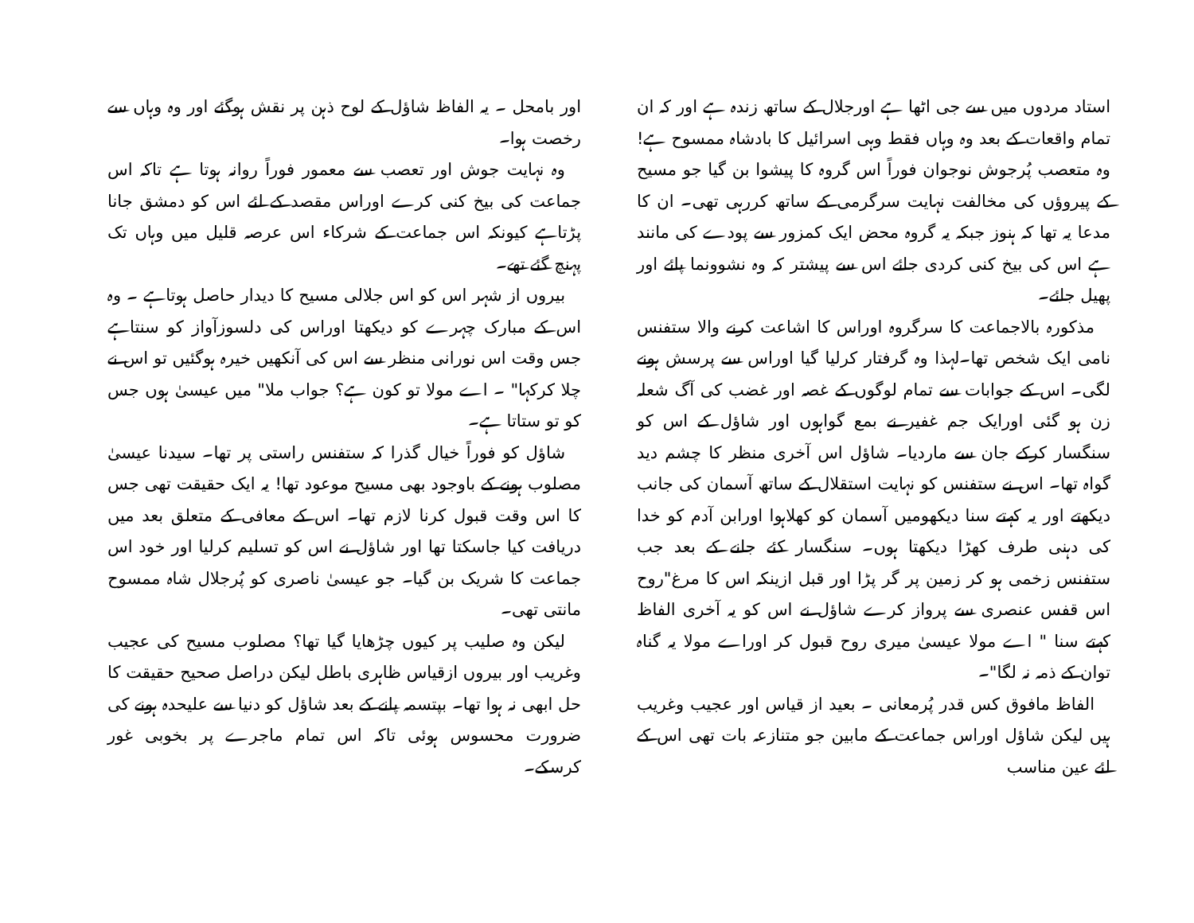استاد مردوں میں سے جی اٹھا ہے اورجلال کے ساتھ زندہ ہے اور کہ ان تمام واقعات کے بعد وہ وہاں فقط وہی اسرائیل کا بادشاہ ممسوح ہے! وہ متعصب پُرجوش نوجوان فوراً اس گروہ کا پیشوا بن گیا جو مسیح کے پیروؤں کی مخالفت نہایت سرگرمی کے ساتھ کررہی تھی۔ ان کا مدعا یہ تھا کہ ہنوز جبکہ یہ گروہ محض ایک کمزور سے پودے کی مانند ہے اس کی بیخ کنی کردی جائے اس سے پیشتر کہ وہ نشوونما پائے اور پھیل جائے۔
مذکورہ بالاجماعت کا سرگروہ اوراس کا اشاعت کرنے والا ستفنس نامی ایک شخص تھا۔لہذا وہ گرفتار کرلیا گیا اوراس سے پرسش ہونے لگی۔ اس کے جوابات سے تمام لوگوں کے غصہ اور غضب کی آگ شعلہ زن ہو گئی اورایک جم غفیر نے بمع گواہوں اور شاؤل کے اس کو سنگسار کرکے جان سے ماردیا۔ شاؤل اس آخری منظر کا چشم دید گواہ تھا۔ اس نے ستفنس کو نہایت استقلال کے ساتھ آسمان کی جانب دیکھتے اور یہ کہتے سنا دیکھومیں آسمان کو کھلاہوا اورابن آدم کو خدا کی دہنی طرف کھڑا دیکھتا ہوں۔ سنگسار کئے جانے کے بعد جب ستفنس زخمی ہو کر زمین پر گر پڑا اور قبل ازینکہ اس کا مرغ"روح اس قفس عنصری سے پرواز کرے شاؤل نے اس کو یہ آخری الفاظ کہتے سنا " اے مولا عیسیٰ میری روح قبول کر اوراے مولا یہ گناہ توان کے ذمہ نہ لگا"۔
الفاظ مافوق کس قدر پُرمعانی ۔ بعید از قیاس اور عجیب وغریب ہیں لیکن شاؤل اوراس جماعت کے مابین جو متنازعہ بات تھی اس کے لئے عین مناسب
اور بامحل ۔ یہ الفاظ شاؤل کے لوح ذہن پر نقش ہوگئے اور وہ وہاں سے رخصت ہوا۔
وہ نہایت جوش اور تعصب سے معمور فوراً روانہ ہوتا ہے تاکہ اس جماعت کی بیخ کنی کرے اوراس مقصد کے لئے اس کو دمشق جانا پڑتاہے کیونکہ اس جماعت کے شرکاء اس عرصہ قلیل میں وہاں تک پہنچ گئے تھے۔
بیروں از شہر اس کو اس جلالی مسیح کا دیدار حاصل ہوتاہے ۔ وہ اس کے مبارک چہرے کو دیکھتا اوراس کی دلسوزآواز کو سنتاہے جس وقت اس نورانی منظر سے اس کی آنکھیں خیرہ ہوگئیں تو اس نے چلا کرکہا" ۔ اے مولا تو کون ہے؟ جواب ملا" میں عیسیٰ ہوں جس کو تو ستاتا ہے۔
شاؤل کو فوراً خیال گذرا کہ ستفنس راستی پر تھا۔ سیدنا عیسیٰ مصلوب ہونے کے باوجود بھی مسیح موعود تھا! یہ ایک حقیقت تھی جس کا اس وقت قبول کرنا لازم تھا۔ اس کے معافی کے متعلق بعد میں دریافت کیا جاسکتا تھا اور شاؤل نے اس کو تسلیم کرلیا اور خود اس جماعت کا شریک بن گیا۔ جو عیسیٰ ناصری کو پُرجلال شاہ ممسوح مانتی تھی۔
لیکن وہ صلیب پر کیوں چڑھایا گیا تھا؟ مصلوب مسیح کی عجیب وغریب اور بیروں ازقیاس ظاہری باطل لیکن دراصل صحیح حقیقت کا حل ابھی نہ ہوا تھا۔ بپتسمہ پانے کے بعد شاؤل کو دنیا سے علیحدہ ہونے کی ضرورت محسوس ہوئی تاکہ اس تمام ماجرے پر بخوبی غور کرسکے۔